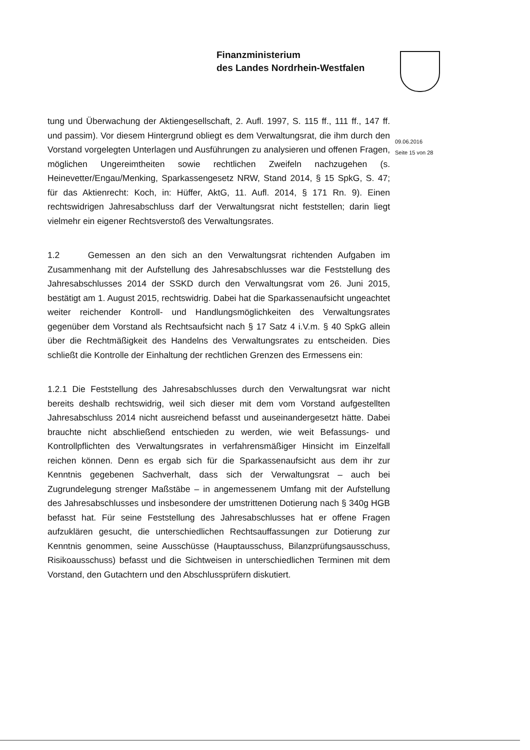Finanzministerium
des Landes Nordrhein-Westfalen
09.06.2016
Seite 15 von 28
tung und Überwachung der Aktiengesellschaft, 2. Aufl. 1997, S. 115 ff., 111 ff., 147 ff. und passim). Vor diesem Hintergrund obliegt es dem Verwaltungsrat, die ihm durch den Vorstand vorgelegten Unterlagen und Ausführungen zu analysieren und offenen Fragen, möglichen Ungereimtheiten sowie rechtlichen Zweifeln nachzugehen (s. Heinevetter/Engau/Menking, Sparkassengesetz NRW, Stand 2014, § 15 SpkG, S. 47; für das Aktienrecht: Koch, in: Hüffer, AktG, 11. Aufl. 2014, § 171 Rn. 9). Einen rechtswidrigen Jahresabschluss darf der Verwaltungsrat nicht feststellen; darin liegt vielmehr ein eigener Rechtsverstoß des Verwaltungsrates.
1.2 Gemessen an den sich an den Verwaltungsrat richtenden Aufgaben im Zusammenhang mit der Aufstellung des Jahresabschlusses war die Feststellung des Jahresabschlusses 2014 der SSKD durch den Verwaltungsrat vom 26. Juni 2015, bestätigt am 1. August 2015, rechtswidrig. Dabei hat die Sparkassenaufsicht ungeachtet weiter reichender Kontroll- und Handlungsmöglichkeiten des Verwaltungsrates gegenüber dem Vorstand als Rechtsaufsicht nach § 17 Satz 4 i.V.m. § 40 SpkG allein über die Rechtmäßigkeit des Handelns des Verwaltungsrates zu entscheiden. Dies schließt die Kontrolle der Einhaltung der rechtlichen Grenzen des Ermessens ein:
1.2.1 Die Feststellung des Jahresabschlusses durch den Verwaltungsrat war nicht bereits deshalb rechtswidrig, weil sich dieser mit dem vom Vorstand aufgestellten Jahresabschluss 2014 nicht ausreichend befasst und auseinandergesetzt hätte. Dabei brauchte nicht abschließend entschieden zu werden, wie weit Befassungs- und Kontrollpflichten des Verwaltungsrates in verfahrensmäßiger Hinsicht im Einzelfall reichen können. Denn es ergab sich für die Sparkassenaufsicht aus dem ihr zur Kenntnis gegebenen Sachverhalt, dass sich der Verwaltungsrat – auch bei Zugrundelegung strenger Maßstäbe – in angemessenem Umfang mit der Aufstellung des Jahresabschlusses und insbesondere der umstrittenen Dotierung nach § 340g HGB befasst hat. Für seine Feststellung des Jahresabschlusses hat er offene Fragen aufzuklären gesucht, die unterschiedlichen Rechtsauffassungen zur Dotierung zur Kenntnis genommen, seine Ausschüsse (Hauptausschuss, Bilanzprüfungsausschuss, Risikoausschuss) befasst und die Sichtweisen in unterschiedlichen Terminen mit dem Vorstand, den Gutachtern und den Abschlussprüfern diskutiert.